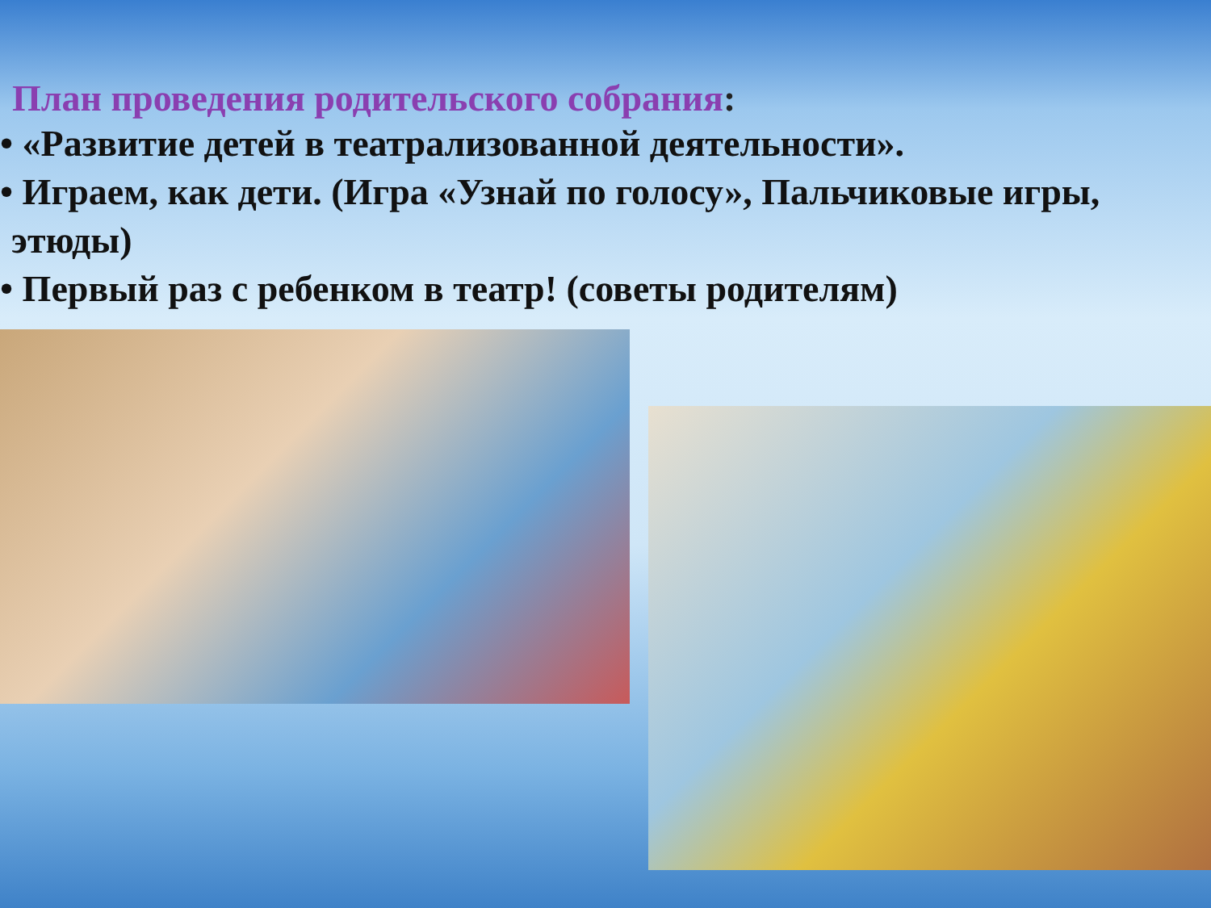План проведения родительского собрания:
• «Развитие детей в театрализованной деятельности».
• Играем, как дети. (Игра «Узнай по голосу», Пальчиковые игры,
этюды)
• Первый раз с ребенком в театр! (советы родителям)